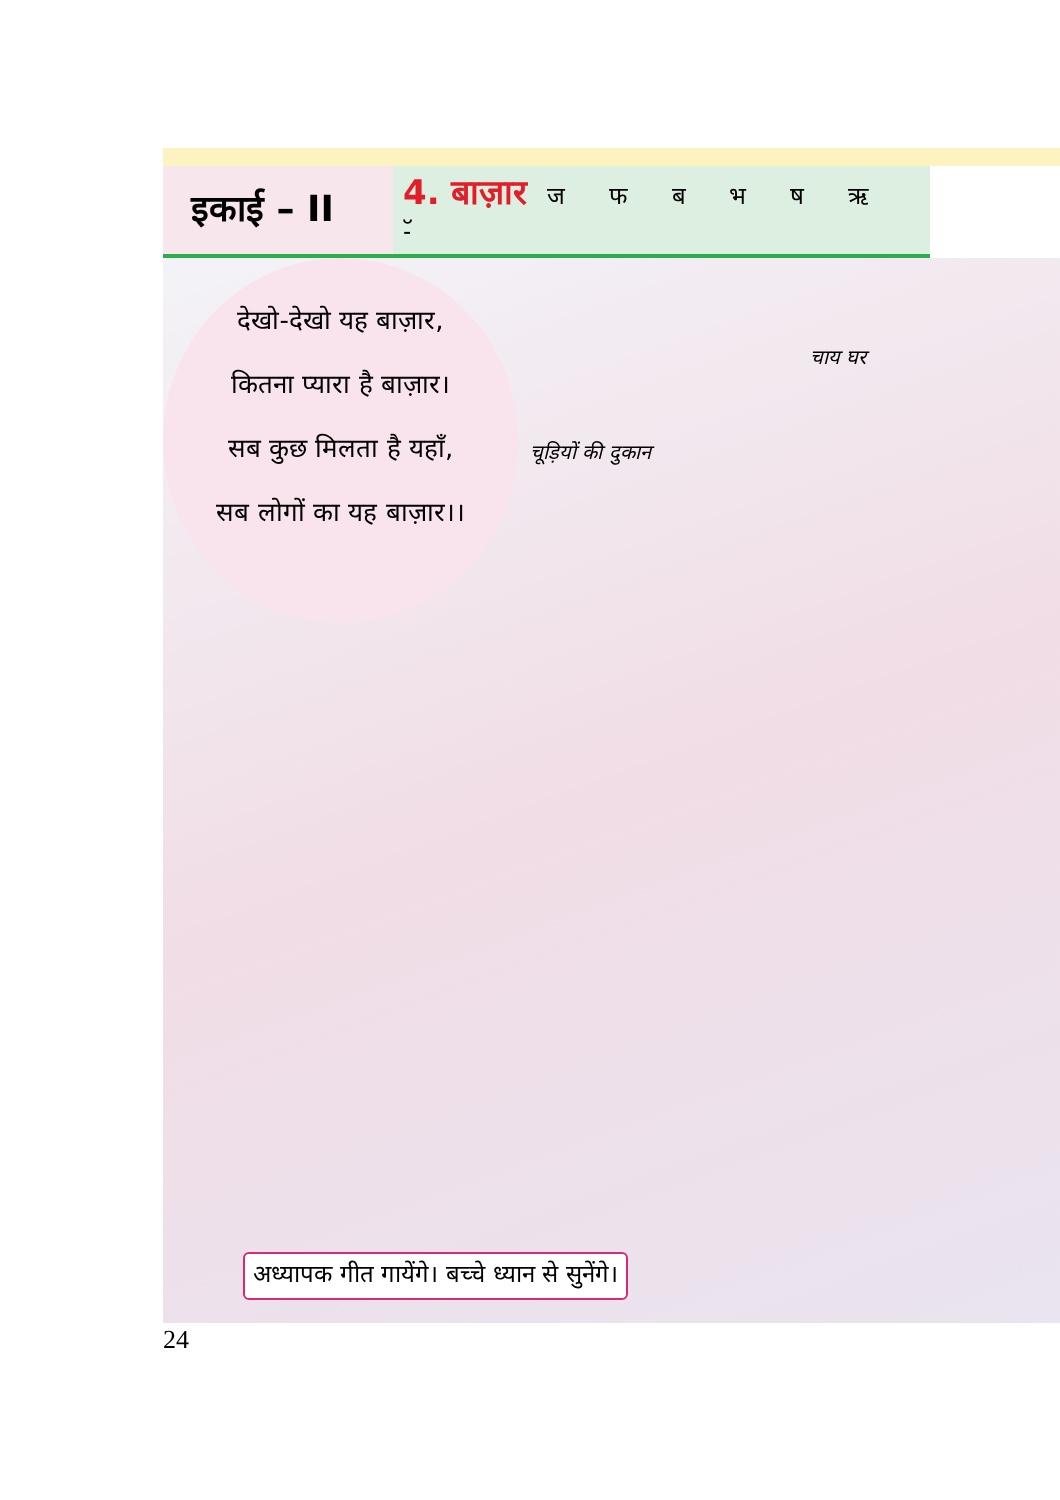इकाई – II
4. बाज़ार ज फ ब भ ष ऋ -ॅ
देखो-देखो यह बाज़ार,
कितना प्यारा है बाज़ार।
सब कुछ मिलता है यहाँ,
सब लोगों का यह बाज़ार।।
चूड़ियों की दुकान
चाय घर
अध्यापक गीत गायेंगे। बच्चे ध्यान से सुनेंगे।
24